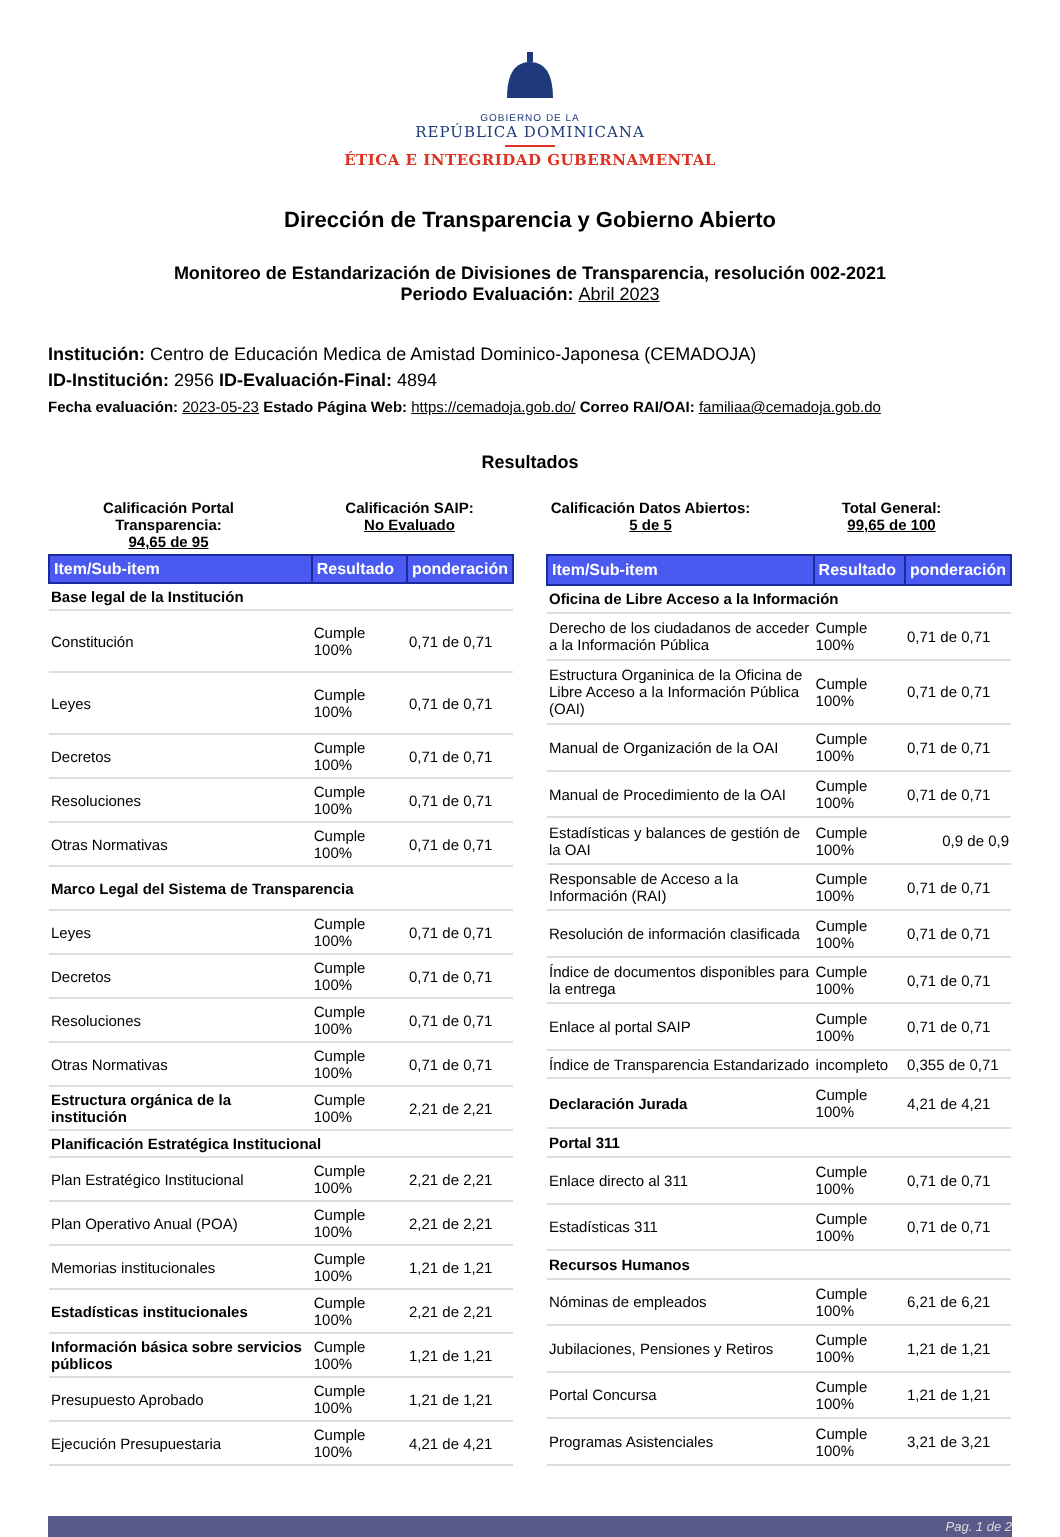GOBIERNO DE LA
REPÚBLICA DOMINICANA
ÉTICA E INTEGRIDAD GUBERNAMENTAL
Dirección de Transparencia y Gobierno Abierto
Monitoreo de Estandarización de Divisiones de Transparencia, resolución 002-2021
Periodo Evaluación: Abril 2023
Institución: Centro de Educación Medica de Amistad Dominico-Japonesa (CEMADOJA)
ID-Institución: 2956 ID-Evaluación-Final: 4894
Fecha evaluación: 2023-05-23 Estado Página Web: https://cemadoja.gob.do/ Correo RAI/OAI: familiaa@cemadoja.gob.do
Resultados
Calificación Portal Transparencia:
94,65 de 95
Calificación SAIP:
No Evaluado
Calificación Datos Abiertos:
5 de 5
Total General:
99,65 de 100
| Item/Sub-item | Resultado | ponderación |
| --- | --- | --- |
| Base legal de la Institución | | |
| Constitución | Cumple 100% | 0,71 de 0,71 |
| Leyes | Cumple 100% | 0,71 de 0,71 |
| Decretos | Cumple 100% | 0,71 de 0,71 |
| Resoluciones | Cumple 100% | 0,71 de 0,71 |
| Otras Normativas | Cumple 100% | 0,71 de 0,71 |
| Marco Legal del Sistema de Transparencia | | |
| Leyes | Cumple 100% | 0,71 de 0,71 |
| Decretos | Cumple 100% | 0,71 de 0,71 |
| Resoluciones | Cumple 100% | 0,71 de 0,71 |
| Otras Normativas | Cumple 100% | 0,71 de 0,71 |
| Estructura orgánica de la institución | Cumple 100% | 2,21 de 2,21 |
| Planificación Estratégica Institucional | | |
| Plan Estratégico Institucional | Cumple 100% | 2,21 de 2,21 |
| Plan Operativo Anual (POA) | Cumple 100% | 2,21 de 2,21 |
| Memorias institucionales | Cumple 100% | 1,21 de 1,21 |
| Estadísticas institucionales | Cumple 100% | 2,21 de 2,21 |
| Información básica sobre servicios públicos | Cumple 100% | 1,21 de 1,21 |
| Presupuesto Aprobado | Cumple 100% | 1,21 de 1,21 |
| Ejecución Presupuestaria | Cumple 100% | 4,21 de 4,21 |
| Item/Sub-item | Resultado | ponderación |
| --- | --- | --- |
| Oficina de Libre Acceso a la Información | | |
| Derecho de los ciudadanos de acceder a la Información Pública | Cumple 100% | 0,71 de 0,71 |
| Estructura Organinica de la Oficina de Libre Acceso a la Información Pública (OAI) | Cumple 100% | 0,71 de 0,71 |
| Manual de Organización de la OAI | Cumple 100% | 0,71 de 0,71 |
| Manual de Procedimiento de la OAI | Cumple 100% | 0,71 de 0,71 |
| Estadísticas y balances de gestión de la OAI | Cumple 100% | 0,9 de 0,9 |
| Responsable de Acceso a la Información (RAI) | Cumple 100% | 0,71 de 0,71 |
| Resolución de información clasificada | Cumple 100% | 0,71 de 0,71 |
| Índice de documentos disponibles para la entrega | Cumple 100% | 0,71 de 0,71 |
| Enlace al portal SAIP | Cumple 100% | 0,71 de 0,71 |
| Índice de Transparencia Estandarizado | incompleto | 0,355 de 0,71 |
| Declaración Jurada | Cumple 100% | 4,21 de 4,21 |
| Portal 311 | | |
| Enlace directo al 311 | Cumple 100% | 0,71 de 0,71 |
| Estadísticas 311 | Cumple 100% | 0,71 de 0,71 |
| Recursos Humanos | | |
| Nóminas de empleados | Cumple 100% | 6,21 de 6,21 |
| Jubilaciones, Pensiones y Retiros | Cumple 100% | 1,21 de 1,21 |
| Portal Concursa | Cumple 100% | 1,21 de 1,21 |
| Programas Asistenciales | Cumple 100% | 3,21 de 3,21 |
Pag. 1 de 2